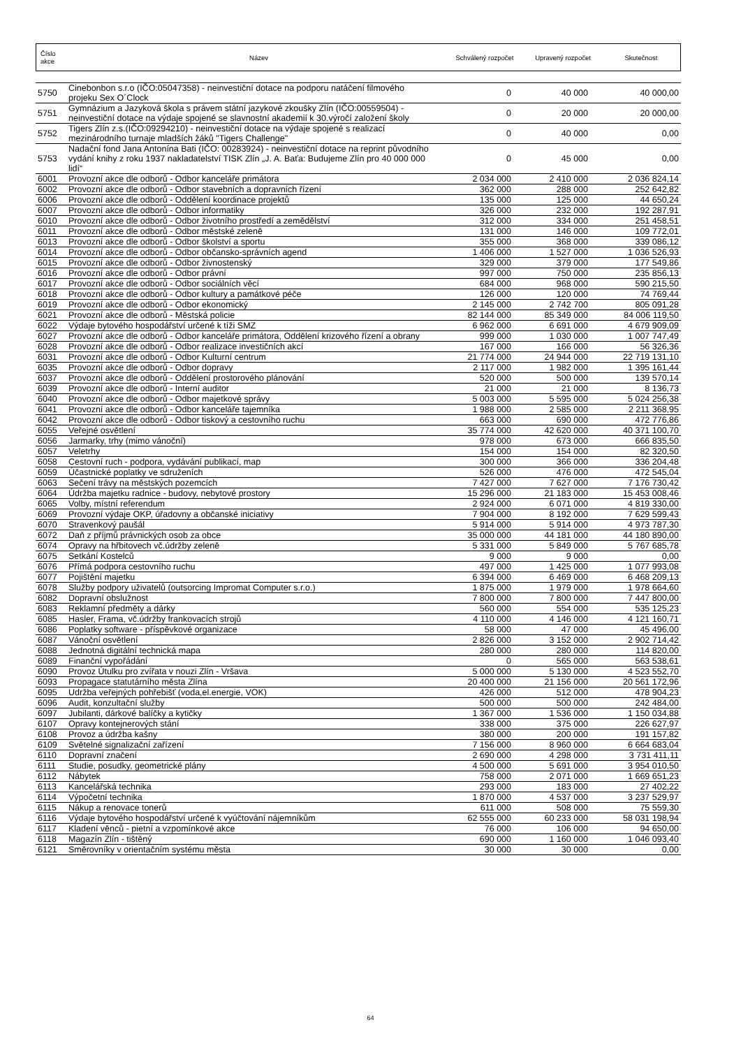| Číslo akce | Název | Schválený rozpočet | Upravený rozpočet | Skutečnost |
| 5750 | Cinebonbon s.r.o (IČO:05047358) - neinvestiční dotace na podporu natáčení filmového projeku Sex O´Clock | 0 | 40 000 | 40 000,00 |
| 5751 | Gymnázium a Jazyková škola s právem státní jazykové zkoušky Zlín (IČO:00559504) - neinvestiční dotace na výdaje spojené se slavnostní akademií k 30.výročí založení školy | 0 | 20 000 | 20 000,00 |
| 5752 | Tigers Zlín z.s.(IČO:09294210) - neinvestiční dotace na výdaje spojené s realizací mezinárodního turnaje mladších žáků "Tigers Challenge" | 0 | 40 000 | 0,00 |
| 5753 | Nadační fond Jana Antonína Bati (IČO: 00283924) - neinvestiční dotace na reprint původního vydání knihy z roku 1937 nakladatelství TISK Zlín „J. A. Baťa: Budujeme Zlín pro 40 000 000 lidí“ | 0 | 45 000 | 0,00 |
| 6001 | Provozní akce dle odborů - Odbor kanceláře primátora | 2 034 000 | 2 410 000 | 2 036 824,14 |
| 6002 | Provozní akce dle odborů - Odbor stavebních a dopravních řízení | 362 000 | 288 000 | 252 642,82 |
| 6006 | Provozní akce dle odborů - Oddělení koordinace projektů | 135 000 | 125 000 | 44 650,24 |
| 6007 | Provozní akce dle odborů - Odbor informatiky | 326 000 | 232 000 | 192 287,91 |
| 6010 | Provozní akce dle odborů - Odbor životního prostředí a zemědělství | 312 000 | 334 000 | 251 458,51 |
| 6011 | Provozní akce dle odborů - Odbor městské zeleně | 131 000 | 146 000 | 109 772,01 |
| 6013 | Provozní akce dle odborů - Odbor školství a sportu | 355 000 | 368 000 | 339 086,12 |
| 6014 | Provozní akce dle odborů - Odbor občansko-správních agend | 1 406 000 | 1 527 000 | 1 036 526,93 |
| 6015 | Provozní akce dle odborů - Odbor živnostenský | 329 000 | 379 000 | 177 549,86 |
| 6016 | Provozní akce dle odborů - Odbor právní | 997 000 | 750 000 | 235 856,13 |
| 6017 | Provozní akce dle odborů - Odbor sociálních věcí | 684 000 | 968 000 | 590 215,50 |
| 6018 | Provozní akce dle odborů - Odbor kultury a památkové péče | 126 000 | 120 000 | 74 769,44 |
| 6019 | Provozní akce dle odborů - Odbor ekonomický | 2 145 000 | 2 742 700 | 805 091,28 |
| 6021 | Provozní akce dle odborů - Městská policie | 82 144 000 | 85 349 000 | 84 006 119,50 |
| 6022 | Výdaje bytového hospodářství určené k tíži SMZ | 6 962 000 | 6 691 000 | 4 679 909,09 |
| 6027 | Provozní akce dle odborů - Odbor kanceláře primátora, Oddělení krizového řízení a obrany | 999 000 | 1 030 000 | 1 007 747,49 |
| 6028 | Provozní akce dle odborů - Odbor realizace investičních akcí | 167 000 | 166 000 | 56 326,36 |
| 6031 | Provozní akce dle odborů - Odbor Kulturní centrum | 21 774 000 | 24 944 000 | 22 719 131,10 |
| 6035 | Provozní akce dle odborů - Odbor dopravy | 2 117 000 | 1 982 000 | 1 395 161,44 |
| 6037 | Provozní akce dle odborů - Oddělení prostorového plánování | 520 000 | 500 000 | 139 570,14 |
| 6039 | Provozní akce dle odborů - Interní auditor | 21 000 | 21 000 | 8 136,73 |
| 6040 | Provozní akce dle odborů - Odbor majetkové správy | 5 003 000 | 5 595 000 | 5 024 256,38 |
| 6041 | Provozní akce dle odborů - Odbor kanceláře tajemníka | 1 988 000 | 2 585 000 | 2 211 368,95 |
| 6042 | Provozní akce dle odborů - Odbor tiskový a cestovního ruchu | 663 000 | 690 000 | 472 776,86 |
| 6055 | Veřejné osvětlení | 35 774 000 | 42 620 000 | 40 371 100,70 |
| 6056 | Jarmarky, trhy (mimo vánoční) | 978 000 | 673 000 | 666 835,50 |
| 6057 | Veletrhy | 154 000 | 154 000 | 82 320,50 |
| 6058 | Cestovní ruch - podpora, vydávání publikací, map | 300 000 | 366 000 | 336 204,48 |
| 6059 | Účastnické poplatky ve sdruženích | 526 000 | 476 000 | 472 545,04 |
| 6063 | Sečení trávy na městských pozemcích | 7 427 000 | 7 627 000 | 7 176 730,42 |
| 6064 | Údržba majetku radnice - budovy, nebytové prostory | 15 296 000 | 21 183 000 | 15 453 008,46 |
| 6065 | Volby, místní referendum | 2 924 000 | 6 071 000 | 4 819 330,00 |
| 6069 | Provozní výdaje OKP, úřadovny a občanské iniciativy | 7 904 000 | 8 192 000 | 7 629 599,43 |
| 6070 | Stravenkový paušál | 5 914 000 | 5 914 000 | 4 973 787,30 |
| 6072 | Daň z příjmů právnických osob za obce | 35 000 000 | 44 181 000 | 44 180 890,00 |
| 6074 | Opravy na hřbitovech vč.údržby zeleně | 5 331 000 | 5 849 000 | 5 767 685,78 |
| 6075 | Setkání Kostelců | 9 000 | 9 000 | 0,00 |
| 6076 | Přímá podpora cestovního ruchu | 497 000 | 1 425 000 | 1 077 993,08 |
| 6077 | Pojištění majetku | 6 394 000 | 6 469 000 | 6 468 209,13 |
| 6078 | Služby podpory uživatelů (outsorcing Impromat Computer s.r.o.) | 1 875 000 | 1 979 000 | 1 978 664,60 |
| 6082 | Dopravní obslužnost | 7 800 000 | 7 800 000 | 7 447 800,00 |
| 6083 | Reklamní předměty a dárky | 560 000 | 554 000 | 535 125,23 |
| 6085 | Hasler, Frama, vč.údržby frankovacích strojů | 4 110 000 | 4 146 000 | 4 121 160,71 |
| 6086 | Poplatky software - příspěvkové organizace | 58 000 | 47 000 | 45 496,00 |
| 6087 | Vánoční osvětlení | 2 826 000 | 3 152 000 | 2 902 714,42 |
| 6088 | Jednotná digitální technická mapa | 280 000 | 280 000 | 114 820,00 |
| 6089 | Finanční vypořádání | 0 | 565 000 | 563 538,61 |
| 6090 | Provoz Útulku pro zvířata v nouzi Zlín - Vršava | 5 000 000 | 5 130 000 | 4 523 552,70 |
| 6093 | Propagace statutárního města Zlína | 20 400 000 | 21 156 000 | 20 561 172,96 |
| 6095 | Udržba veřejných pohřebišť (voda,el.energie, VOK) | 426 000 | 512 000 | 478 904,23 |
| 6096 | Audit, konzultační služby | 500 000 | 500 000 | 242 484,00 |
| 6097 | Jubilanti, dárkové balíčky a kytičky | 1 367 000 | 1 536 000 | 1 150 034,88 |
| 6107 | Opravy kontejnerových stání | 338 000 | 375 000 | 226 627,97 |
| 6108 | Provoz a údržba kašny | 380 000 | 200 000 | 191 157,82 |
| 6109 | Světelné signalizační zařízení | 7 156 000 | 8 960 000 | 6 664 683,04 |
| 6110 | Dopravní značení | 2 690 000 | 4 298 000 | 3 731 411,11 |
| 6111 | Studie, posudky, geometrické plány | 4 500 000 | 5 691 000 | 3 954 010,50 |
| 6112 | Nábytek | 758 000 | 2 071 000 | 1 669 651,23 |
| 6113 | Kancelářská technika | 293 000 | 183 000 | 27 402,22 |
| 6114 | Výpočetní technika | 1 870 000 | 4 537 000 | 3 237 529,97 |
| 6115 | Nákup a renovace tonerů | 611 000 | 508 000 | 75 559,30 |
| 6116 | Výdaje bytového hospodářství určené k vyúčtování nájemníkům | 62 555 000 | 60 233 000 | 58 031 198,94 |
| 6117 | Kladení věnců - pietní a vzpomínkové akce | 76 000 | 106 000 | 94 650,00 |
| 6118 | Magazín Zlín - tištěný | 690 000 | 1 160 000 | 1 046 093,40 |
| 6121 | Směrovníky v orientačním systému města | 30 000 | 30 000 | 0,00 |
64